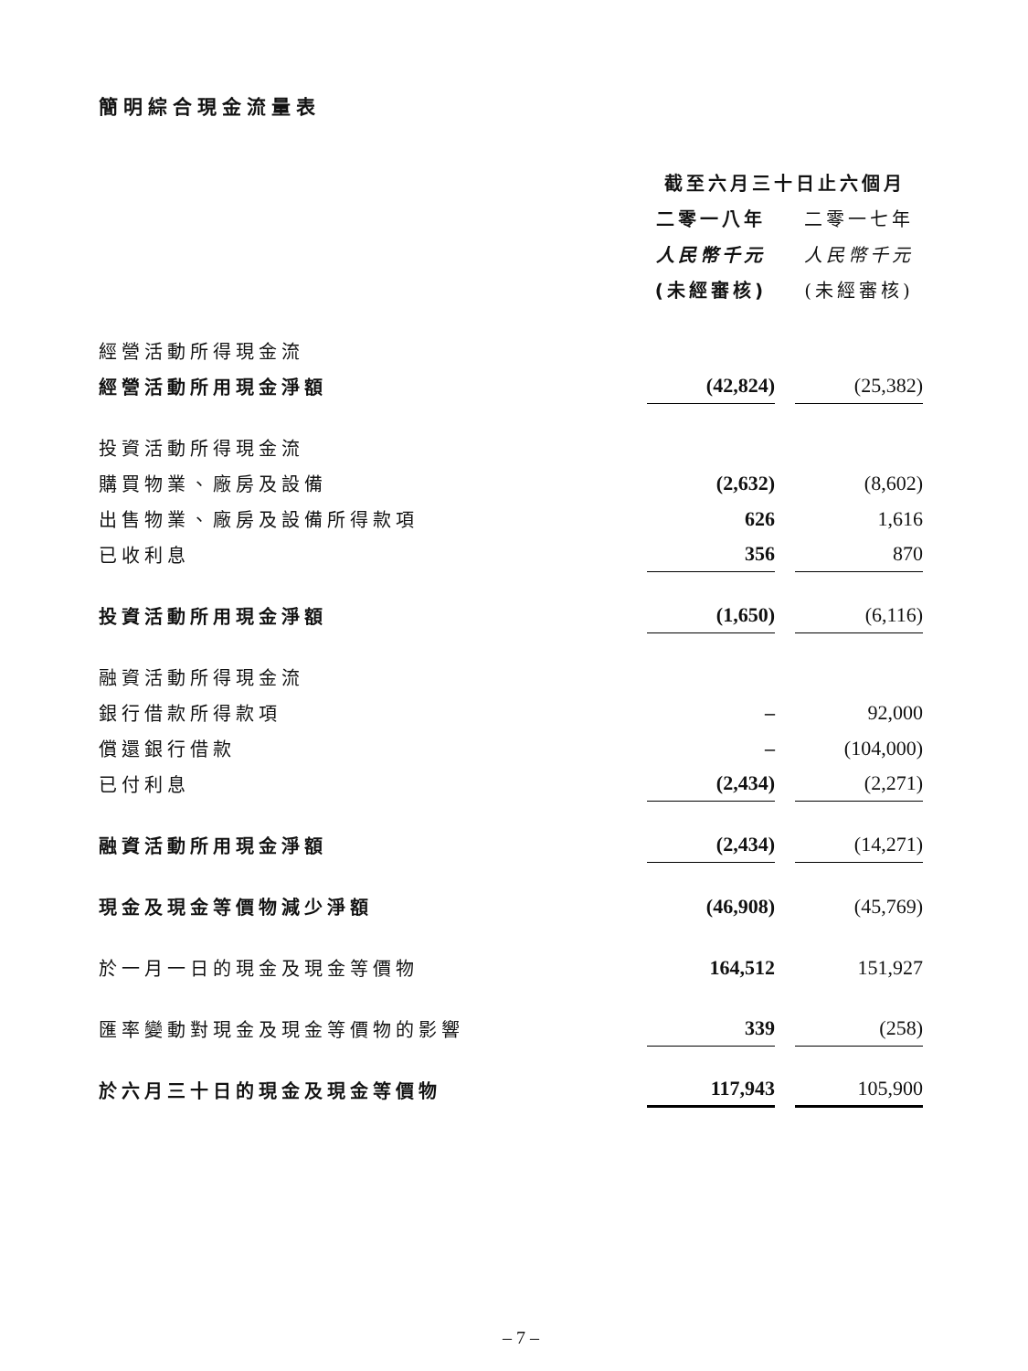簡明綜合現金流量表
| | 截至六月三十日止六個月 | |
| --- | --- | --- |
| | 二零一八年 | 二零一七年 |
| | 人民幣千元 | 人民幣千元 |
| | (未經審核) | (未經審核) |
| 經營活動所得現金流 | | |
| 經營活動所用現金淨額 | (42,824) | (25,382) |
| 投資活動所得現金流 | | |
| 購買物業、廠房及設備 | (2,632) | (8,602) |
| 出售物業、廠房及設備所得款項 | 626 | 1,616 |
| 已收利息 | 356 | 870 |
| 投資活動所用現金淨額 | (1,650) | (6,116) |
| 融資活動所得現金流 | | |
| 銀行借款所得款項 | – | 92,000 |
| 償還銀行借款 | – | (104,000) |
| 已付利息 | (2,434) | (2,271) |
| 融資活動所用現金淨額 | (2,434) | (14,271) |
| 現金及現金等價物減少淨額 | (46,908) | (45,769) |
| 於一月一日的現金及現金等價物 | 164,512 | 151,927 |
| 匯率變動對現金及現金等價物的影響 | 339 | (258) |
| 於六月三十日的現金及現金等價物 | 117,943 | 105,900 |
– 7 –